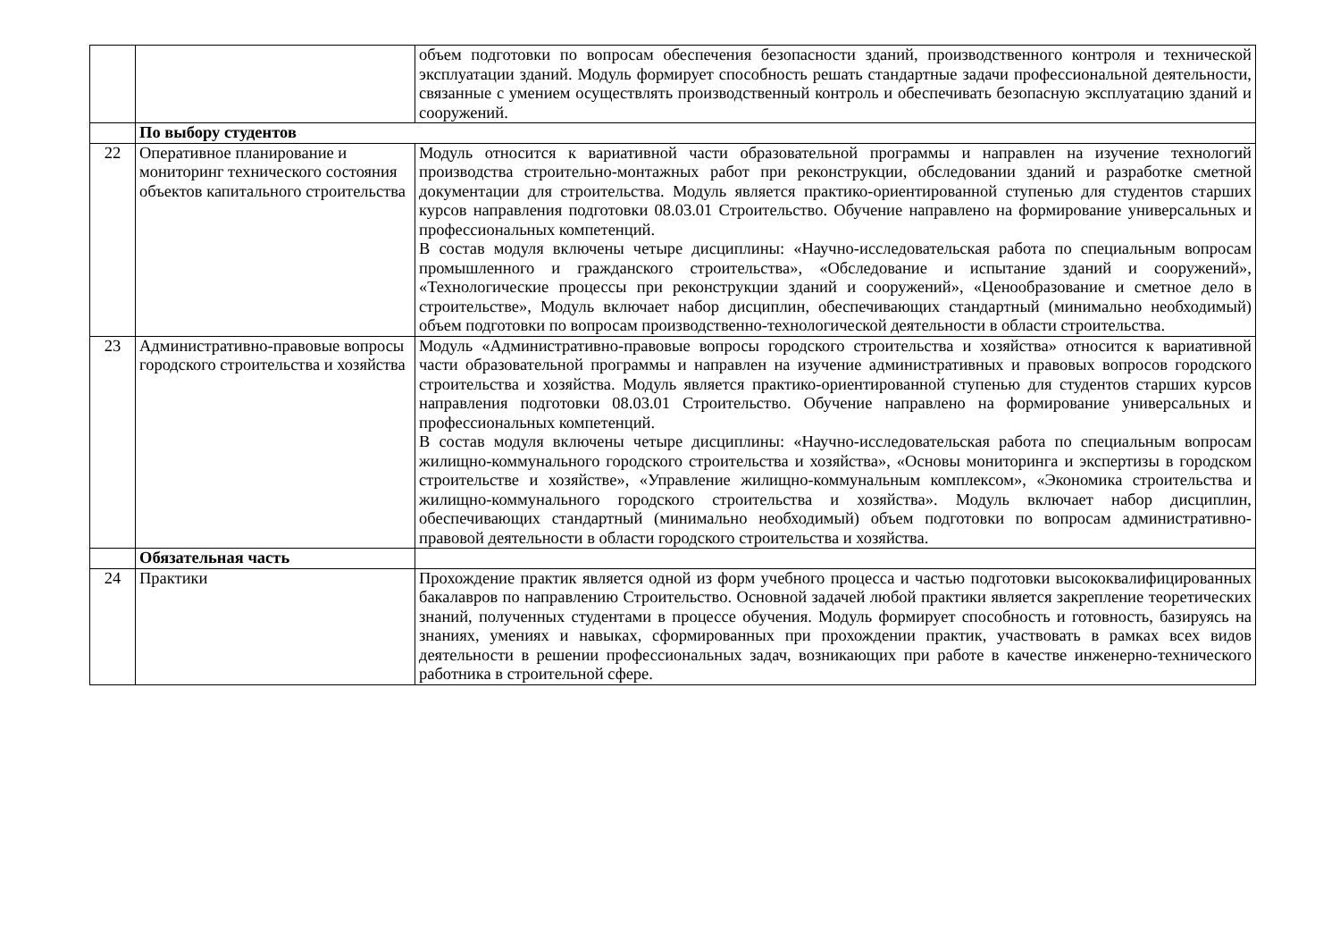| | | объем подготовки по вопросам обеспечения безопасности зданий, производственного контроля и технической эксплуатации зданий. Модуль формирует способность решать стандартные задачи профессиональной деятельности, связанные с умением осуществлять производственный контроль и обеспечивать безопасную эксплуатацию зданий и сооружений. |
| | По выбору студентов | |
| 22 | Оперативное планирование и мониторинг технического состояния объектов капитального строительства | Модуль относится к вариативной части образовательной программы и направлен на изучение технологий производства строительно-монтажных работ при реконструкции, обследовании зданий и разработке сметной документации для строительства. Модуль является практико-ориентированной ступенью для студентов старших курсов направления подготовки 08.03.01 Строительство. Обучение направлено на формирование универсальных и профессиональных компетенций. В состав модуля включены четыре дисциплины: «Научно-исследовательская работа по специальным вопросам промышленного и гражданского строительства», «Обследование и испытание зданий и сооружений», «Технологические процессы при реконструкции зданий и сооружений», «Ценообразование и сметное дело в строительстве», Модуль включает набор дисциплин, обеспечивающих стандартный (минимально необходимый) объем подготовки по вопросам производственно-технологической деятельности в области строительства. |
| 23 | Административно-правовые вопросы городского строительства и хозяйства | Модуль «Административно-правовые вопросы городского строительства и хозяйства» относится к вариативной части образовательной программы и направлен на изучение административных и правовых вопросов городского строительства и хозяйства. Модуль является практико-ориентированной ступенью для студентов старших курсов направления подготовки 08.03.01 Строительство. Обучение направлено на формирование универсальных и профессиональных компетенций. В состав модуля включены четыре дисциплины: «Научно-исследовательская работа по специальным вопросам жилищно-коммунального городского строительства и хозяйства», «Основы мониторинга и экспертизы в городском строительстве и хозяйстве», «Управление жилищно-коммунальным комплексом», «Экономика строительства и жилищно-коммунального городского строительства и хозяйства». Модуль включает набор дисциплин, обеспечивающих стандартный (минимально необходимый) объем подготовки по вопросам административно-правовой деятельности в области городского строительства и хозяйства. |
| | Обязательная часть | |
| 24 | Практики | Прохождение практик является одной из форм учебного процесса и частью подготовки высококвалифицированных бакалавров по направлению Строительство. Основной задачей любой практики является закрепление теоретических знаний, полученных студентами в процессе обучения. Модуль формирует способность и готовность, базируясь на знаниях, умениях и навыках, сформированных при прохождении практик, участвовать в рамках всех видов деятельности в решении профессиональных задач, возникающих при работе в качестве инженерно-технического работника в строительной сфере. |